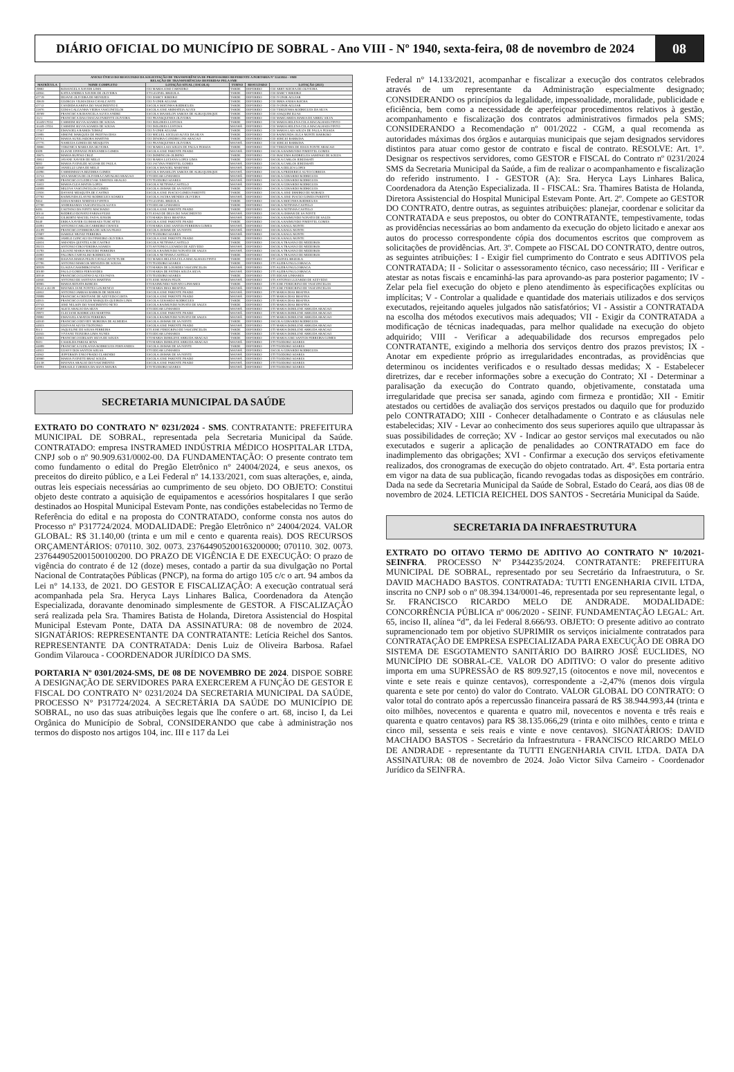DIÁRIO OFICIAL DO MUNICÍPIO DE SOBRAL - Ano VIII - Nº 1940, sexta-feira, 08 de novembro de 2024
08
| ANEXO ÚNICO DO RESULTADO DA SOLICITAÇÃO DE TRANSFERÊNCIA DE PROFESSORES REFERENTE A PORTARIA Nº 524/2024 – SME RELAÇÃO DE TRANSFERÊNCIAS DEFERIDAS PELA SME | | | | | |
| --- | --- | --- | --- | --- | --- |
| MATRÍCULA | NOME COMPLETO | LOTAÇÃO ATUAL ( ESCOLA) | TURNO | RESULTADO | LOTAÇÃO (2025) |
| 19882 | ROSANGELA XAVIER LIMA | CEI MARIA JOSE CARNEIRO | TARDE | DEFERIDO | CEI ARRY ROCHA DE OLIVEIRA |
| 44956 | KATIA ANDREA XAVIER DE OLIVEIRA | ETI LEONEL BRIZOLA | TARDE | DEFERIDO | CEI DARCY RIBEIRO |
| 47719 | DEJANE OLIVEIRA DE MENEZES | CEI DARCY RIBEIRO | TARDE | DEFERIDO | CEI IVONIR AGUIAR |
| 19819 | GEORGIA VILMA DIAS CAVALCANTE | CEI IVONIR AGUIAR | TARDE | DEFERIDO | CEI IRMA ANISIA ROCHA |
| 47712 | CANDIDA KARINA DO NASCIMENTO E | ESCOLA MOCINHA RODRIGUES | TARDE | DEFERIDO | CEI IVONIR AGUIAR |
| 22876 | GEMA GALGANHA VIEIRA VASCONCELOS | ESCOLA JOSE ARIMATEIA ALVES | TARDE | DEFERIDO | CEI TEREZINHA RODRIGUES DA SILVA |
| 19789 | FRANCISCA ROSANGELA ALVES ANDRE | ESCOLA MASSILON SABOIA DE ALBUQUERQUE | TARDE | DEFERIDO | CEI JOAQUIM ELIAS |
| 1521 | FRANCISCA DAS CHAGAS PARENTE OLIVEIRA | CEI FRANSQUINHA OLIVEIRA | TARDE | DEFERIDO | CEI MARGARIDA MARIA DE ABREU SILVA |
| 16449/17024 | CARMEM SILVIA SOARES DE SOUSA | CEI DOLORES LUSTOSA | TARDE | DEFERIDO | CEI MARIA HELENA CELA MAGALHAES PINTO |
| 16449-17024 | CARMEM SILVIA SOARES DE SOUSA | CEI DOLORES LUSTOSA | MANHÃ | DEFERIDO | CEI MARIA HELENA CELA MAGALHAES PINTO |
| 17367 | EMANOELA RAMOS TOMAZ | CEI IVONIR AGUIAR | TARDE | DEFERIDO | CEI MARIA LAIS SOUZA DE PAULA PESSOA |
| 22895 | SIMONE MARQUES DE FREITAS DIAS | CEI MIGUEL JOCELIO ALVES DA SILVA | TARDE | DEFERIDO | CEI RAIMUNDA OLGA MONTE BARROSO |
| 47761 | MARIA AUXILIADORA MARTINS | CEI DINORA GONDIM LINS ARAGAO | TARDE | DEFERIDO | CEI SERGIO BARBOSA |
| 47776 | NAHEGIA GOMES DE MESQUITA | CEI FRANSQUINHA OLIVEIRA | MANHÃ | DEFERIDO | CEI SERGIO BARBOSA |
| 19886 | VERONICA MARIA DA SILVEIRA | CEI MARIA LAIS SOUZA DE PAULA PESSOA | TARDE | DEFERIDO | CEI TEREZINHA DE JESUS PONTE ARAGAO |
| 8309 | ELIANE EPIFANIO FERNANDES GOMES | ESCOLA JOSE PARENTE PRADO | MANHÃ | DEFERIDO | ESCOLA RAIMUNDO PIMENTEL GOMES |
| 19875 | MARIA RUFINO CRUZ | CEI DOMINGOS OLIMPIO | TARDE | DEFERIDO | CEI IRACEMA RODRIGUES SAMPAIO DE SOUZA |
| 19851 | JAYANE XAVIER DE MELO | CEI MARIA LUCIANA LOPES LIMA | TARDE | DEFERIDO | ESCOLA CARLOS JEREISSATI |
| 9002 | MARIA IVONILDE AGUIAR DE PAULA | CEI JACYRA PIMENTEL GOMES | MANHÃ | DEFERIDO | ESCOLA CARLOS JEREISSATI |
| 44940 | JANIELLE LIMA DE MELO | ESCOLA MANOEL MARINHO | MANHÃ | DEFERIDO | ESCOLA DELIZA LOPES |
| 45096 | CARMEMSILVA BEZERRA GOMES | ESCOLA MASSILON SABOIA DE ALBUQUERQUE | MANHÃ | DEFERIDO | ESCOLA FREDERICO AUTO CORREIA |
| 15753 | ANA MARCIA DE OLIVEIRA CARVALHO ARAGAO | ETI EDGAR LINHARES | MANHÃ | DEFERIDO | ESCOLA GERARDO RODRIGUES |
| 47809 | FRANCISCO CLEDEUVAR XIMENES ARAUJO | ETI TEODORO SOARES | MANHÃ | DEFERIDO | ESCOLA GERARDO RODRIGUES |
| 15822 | MARIA CLEA MATOS LOPES | ESCOLA NETINHA CASTELO | MANHÃ | DEFERIDO | ESCOLA GERARDO RODRIGUES |
| 44999 | MILENA VASCONCELOS GOMES | ESCOLA OSMAR DE SA PONTE | TARDE | DEFERIDO | ESCOLA GERARDO RODRIGUES |
| 22926 | DAYANE MESQUITA DE CASTRO | ESCOLA JOSE INACIO GOMES PARENTE | TARDE | DEFERIDO | ESCOLA JOSE ERMIRIO DE MORAES |
| 47782 | RAIMUNDA ELAYNE RODRIGUES SOARES | ESCOLA JACIRA MENDES OLIVEIRA | MANHÃ | DEFERIDO | ESCOLA JOSE INACIO GOMES PARENTE |
| 9464 | GEISA MARIA XIMENES PONTES | ETI LEONEL BRIZOLA | TARDE | DEFERIDO | ESCOLA MOCINHA RODRIGUES |
| 47700 | ANDERSAMIA VASCONCELOS ALVES | ETI EDGAR LINHARES | TARDE | DEFERIDO | ESCOLA NETINHA CASTELO |
| 8495 | CAETANO DA PONTE MACHADO | ESCOLA JOSE PARENTE PRADO | TARDE | DEFERIDO | ESCOLA NETINHA CASTELO |
| 30116 | RODRIGO DONATO FARIAS FEIJO | ETI JOAO DE DEUS DO NASCIMENTO | MANHÃ | DEFERIDO | ESCOLA OSMAR DE SA PONTE |
| 47544 | GILBERTO MACIEL PAIVA JUNIOR | ETI MARIA DIAS IBIAPINA | MANHÃ | DEFERIDO | ESCOLA RAIMUNDO NONATO DE SALES |
| 9440 | ERIKA XAVIER GUIMARAES TURCATTO | ESCOLA JOSE PARENTE PRADO | TARDE | DEFERIDO | ESCOLA RAIMUNDO PIMENTEL GOMES |
| 45091 | ANTONIO CARLOS CARREIRO CHAVES | ETI MARIA JOSE SANTOS FERREIRA GOMES | MANHÃ | DEFERIDO | ESCOLA RAUL MONTE |
| 45109 | FRANCISCO FERREIRA DE SOUSA FILHO | ESCOLA OSMAR DE SA PONTE | MANHÃ | DEFERIDO | ESCOLA RAUL MONTE |
| 47807 | ISABELE MUNIZ FERREIRA | ETI TEODORO SOARES | MANHÃ | DEFERIDO | ESCOLA RAUL MONTE |
| 22896 | JAMILE GONCALVES PINHEIRO OLIVEIRA | ESCOLA JOSE PARENTE PRADO | TARDE | DEFERIDO | ESCOLA RAUL MONTE |
| 44824 | AMANDA QUINTELA DE CASTRO | ESCOLA NETINHA CASTELO | TARDE | DEFERIDO | ESCOLA TRAJANO DE MEDEIROS |
| 39223 | ANTONIO CIRO PEREIRA SOARES | ETI ANTONIO LUZARDO DE AZEVEDO | MANHÃ | DEFERIDO | ESCOLA TRAJANO DE MEDEIROS |
| 15793 | LILIANE MARIA MACEDO FERREIRA | ESCOLA RAIMUNDO NONATO DE SALES | MANHÃ | DEFERIDO | ESCOLA TRAJANO DE MEDEIROS |
| 45002 | PALOMA CARVALHO RODRIGUES | ESCOLA NETINHA CASTELO | TARDE | DEFERIDO | ESCOLA TRAJANO DE MEDEIROS |
| 22902 | DAIANA MARIA FELIX CAVALCANTE TUDE | CEI MARIA HELENA CELA MAGALHAES PINTO | TARDE | DEFERIDO | ETI LEONEL BRIZOLA |
| 47706 | ANTONIO MARCOS MENEZES DE SOUSA | ETI TEODORO SOARES | TARDE | DEFERIDO | ETI ALZIRA PAULO BRAGA |
| 30029 | GLAIZA CASSIMIRO PAIVA | ETI MARIA DE LOURDES VASCONCELOS | MANHÃ | DEFERIDO | ETI ALZIRA PAULO BRAGA |
| 30100 | PAULO GOMES FERNANDES | ETI MARIA DE FATIMA SOUZA SILVA | MANHÃ | DEFERIDO | ETI ALZIRA PAULO BRAGA |
| 30018 | FRANCISCO GUSTAVO ALVES PAIVA | ETI TEODORO SOARES | TARDE | DEFERIDO | ETI EDGAR LINHARES |
| 44846 | ANTONIO DE SANTANA MARTINS | ETI JOSE MARIA FELIX | MANHÃ | DEFERIDO | ETI ANTONIO LUZARDO DE AZEVEDO |
| 30085 | MARIA RENATA BORGES | ETI RAIMUNDO NONATO LINHARES | TARDE | DEFERIDO | ETI JOSE PEREGRINO DE VASCONCELOS |
| 29542 e 45139 | MAYARA JANE PONTES LOURENCO | ETI MARIA DIAS IBIAPINA | MANHÃ | DEFERIDO | ETI JOSE PEREGRINO DE VASCONCELOS |
| 44852 | ANTONIO JARBAS BARROS DE MORAES | ESCOLA JOSE PARENTE PRADO | MANHÃ | DEFERIDO | ETI MARIA DIAS IBIAPINA |
| 29999 | FRANCISCA CRISTIANE DE AZEVEDO COSTA | ESCOLA JOSE PARENTE PRADO | MANHÃ | DEFERIDO | ETI MARIA DIAS IBIAPINA |
| 44915 | FRANCISCO JUCILER MARQUES QUEIROS LIMA | ESCOLA GERARDO RODRIGUES | TARDE | DEFERIDO | ETI MARIA DIAS IBIAPINA |
| 47743 | JOSE NELSON DO NASCIMENTO NETO | ESCOLA RAIMUNDO NONATO DE SALES | TARDE | DEFERIDO | ETI MARIA DIAS IBIAPINA |
| 47697 | ALICE ARAUJO DA SILVA | ETI EDGAR LINHARES | MANHÃ | DEFERIDO | ETI MARIA DORILENE ARRUDA ARAGAO |
| 29972 | CLECIANE RODRIGUES MARTINS | ESCOLA JOSE PARENTE PRADO | MANHÃ | DEFERIDO | ETI MARIA DORILENE ARRUDA ARAGAO |
| 29992 | EMANUELA MATOS FERREIRA | ESCOLA RAIMUNDO NONATO DE SALES | MANHÃ | DEFERIDO | ETI MARIA DORILENE ARRUDA ARAGAO |
| 44910 | FRANCISCO DEVIDY MOREIRA DE ALMEIDA | ESCOLA OSMAR DE SA PONTE | TARDE | DEFERIDO | ESCOLA GERARDO RODRIGUES |
| 44923 | GEOVANI ALVES TEOTONIO | ESCOLA JOSE PARENTE PRADO | MANHÃ | DEFERIDO | ETI MARIA DORILENE ARRUDA ARAGAO |
| 9513 | JAQUELINE DE SOUSA FERREIRA | ETI JOSE PEREGRINO DE VASCONCELOS | TARDE | DEFERIDO | ETI MARIA DORILENE ARRUDA ARAGAO |
| 45045 | VIVIANE TEIXEIRA LIMA NUNES | ETI EDGAR LINHARES | TARDE | DEFERIDO | ETI MARIA DORILENE ARRUDA ARAGAO |
| 34963 | FRANCISCO EDILSON SILVA DE SOUZA | ETI MARIA DORILENE ARRUDA ARAGAO | TARDE | DEFERIDO | ETI MARIA JOSE SANTOS FERREIRA GOMES |
| 9501 | CASSILDA FARIAS SENA | ETI MARIA DORILENE ARRUDA ARAGAO | MANHÃ | DEFERIDO | ETI TEODORO SOARES |
| 44899 | FRANCISCA JUZILANIA RODRIGUES FERNANDES | ESCOLA OSMAR DE SA PONTE | TARDE | DEFERIDO | ETI TEODORO SOARES |
| 44922 | GEANY DOS SANTOS SOUSA | ETI EDGAR LINHARES | MANHÃ | DEFERIDO | ESCOLA GERARDO RODRIGUES |
| 44942 | JEFFERSON ENIO PRADO CLARINDO | ESCOLA OSMAR DE SA PONTE | MANHÃ | DEFERIDO | ETI TEODORO SOARES |
| 30080 | MARIA IVONETE BRAZ SOUZA | ESCOLA JOSE PARENTE PRADO | MANHÃ | DEFERIDO | ETI TEODORO SOARES |
| 45138 | MAYANA ARAUJO DO NASCIMENTO | ESCOLA JOSE PARENTE PRADO | MANHÃ | DEFERIDO | ETI TEODORO SOARES |
| 30091 | MIKAELE CORREIA DA SILVA MOURA | ETI TEODORO SOARES | MANHÃ | DEFERIDO | ETI TEODORO SOARES |
SECRETARIA MUNICIPAL DA SAÚDE
EXTRATO DO CONTRATO Nº 0231/2024 - SMS. CONTRATANTE: PREFEITURA MUNICIPAL DE SOBRAL, representada pela Secretaria Municipal da Saúde. CONTRATADO: empresa INSTRAMED INDÚSTRIA MÉDICO HOSPITALAR LTDA, CNPJ sob o nº 90.909.631/0002-00. DA FUNDAMENTAÇÃO: O presente contrato tem como fundamento o edital do Pregão Eletrônico n° 24004/2024, e seus anexos, os preceitos do direito público, e a Lei Federal nº 14.133/2021, com suas alterações, e, ainda, outras leis especiais necessárias ao cumprimento de seu objeto. DO OBJETO: Constitui objeto deste contrato a aquisição de equipamentos e acessórios hospitalares I que serão destinados ao Hospital Municipal Estevam Ponte, nas condições estabelecidas no Termo de Referência do edital e na proposta do CONTRATADO, conforme consta nos autos do Processo nº P317724/2024. MODALIDADE: Pregão Eletrônico n° 24004/2024. VALOR GLOBAL: R$ 31.140,00 (trinta e um mil e cento e quarenta reais). DOS RECURSOS ORÇAMENTÁRIOS: 070110. 302. 0073. 237644905200163200000; 070110. 302. 0073. 237644905200150010020​0. DO PRAZO DE VIGÊNCIA E DE EXECUÇÃO: O prazo de vigência do contrato é de 12 (doze) meses, contado a partir da sua divulgação no Portal Nacional de Contratações Públicas (PNCP), na forma do artigo 105 c/c o art. 94 ambos da Lei n° 14.133, de 2021. DO GESTOR E FISCALIZAÇÃO: A execução contratual será acompanhada pela Sra. Heryca Lays Linhares Balica, Coordenadora da Atenção Especializada, doravante denominado simplesmente de GESTOR. A FISCALIZAÇÃO será realizada pela Sra. Thamires Batista de Holanda, Diretora Assistencial do Hospital Municipal Estevam Ponte, DATA DA ASSINATURA: 08 de novembro de 2024. SIGNATÁRIOS: REPRESENTANTE DA CONTRATANTE: Letícia Reichel dos Santos. REPRESENTANTE DA CONTRATADA: Denis Luiz de Oliveira Barbosa. Rafael Gondim Vilarouca - COORDENADOR JURÍDICO DA SMS.
PORTARIA Nº 0301/2024-SMS, DE 08 DE NOVEMBRO DE 2024. DISPOE SOBRE A DESIGNAÇÃO DE SERVIDORES PARA EXERCEREM A FUNÇÃO DE GESTOR E FISCAL DO CONTRATO N° 0231/2024 DA SECRETARIA MUNICIPAL DA SAÚDE, PROCESSO N° P317724/2024. A SECRETÁRIA DA SAÚDE DO MUNICÍPIO DE SOBRAL, no uso das suas atribuições legais que lhe confere o art. 68, inciso I, da Lei Orgânica do Município de Sobral, CONSIDERANDO que cabe à administração nos termos do disposto nos artigos 104, inc. III e 117 da Lei
Federal n° 14.133/2021, acompanhar e fiscalizar a execução dos contratos celebrados através de um representante da Administração especialmente designado; CONSIDERANDO os princípios da legalidade, impessoalidade, moralidade, publicidade e eficiência, bem como a necessidade de aperfeiçoar procedimentos relativos à gestão, acompanhamento e fiscalização dos contratos administrativos firmados pela SMS; CONSIDERANDO a Recomendação nº 001/2022 - CGM, a qual recomenda as autoridades máximas dos órgãos e autarquias municipais que sejam designados servidores distintos para atuar como gestor de contrato e fiscal de contrato. RESOLVE: Art. 1°. Designar os respectivos servidores, como GESTOR e FISCAL do Contrato nº 0231/2024 SMS da Secretaria Municipal da Saúde, a fim de realizar o acompanhamento e fiscalização do referido instrumento. I - GESTOR (A): Sra. Heryca Lays Linhares Balica, Coordenadora da Atenção Especializada. II - FISCAL: Sra. Thamires Batista de Holanda, Diretora Assistencial do Hospital Municipal Estevam Ponte. Art. 2º. Compete ao GESTOR DO CONTRATO, dentre outras, as seguintes atribuições: planejar, coordenar e solicitar da CONTRATADA e seus prepostos, ou obter do CONTRATANTE, tempestivamente, todas as providências necessárias ao bom andamento da execução do objeto licitado e anexar aos autos do processo correspondente cópia dos documentos escritos que comprovem as solicitações de providências. Art. 3º. Compete ao FISCAL DO CONTRATO, dentre outros, as seguintes atribuições: I - Exigir fiel cumprimento do Contrato e seus ADITIVOS pela CONTRATADA; II - Solicitar o assessoramento técnico, caso necessário; III - Verificar e atestar as notas fiscais e encaminhá-las para aprovando-as para posterior pagamento; IV - Zelar pela fiel execução do objeto e pleno atendimento às especificações explícitas ou implícitas; V - Controlar a qualidade e quantidade dos materiais utilizados e dos serviços executados, rejeitando aqueles julgados não satisfatórios; VI - Assistir a CONTRATADA na escolha dos métodos executivos mais adequados; VII - Exigir da CONTRATADA a modificação de técnicas inadequadas, para melhor qualidade na execução do objeto adquirido; VIII - Verificar a adequabilidade dos recursos empregados pelo CONTRATANTE, exigindo a melhoria dos serviços dentro dos prazos previstos; IX - Anotar em expediente próprio as irregularidades encontradas, as providências que determinou os incidentes verificados e o resultado dessas medidas; X - Estabelecer diretrizes, dar e receber informações sobre a execução do Contrato; XI - Determinar a paralisação da execução do Contrato quando, objetivamente, constatada uma irregularidade que precisa ser sanada, agindo com firmeza e prontidão; XII - Emitir atestados ou certidões de avaliação dos serviços prestados ou daquilo que for produzido pelo CONTRATADO; XIII - Conhecer detalhadamente o Contrato e as cláusulas nele estabelecidas; XIV - Levar ao conhecimento dos seus superiores aquilo que ultrapassar às suas possibilidades de correção; XV - Indicar ao gestor serviços mal executados ou não executados e sugerir a aplicação de penalidades ao CONTRATADO em face do inadimplemento das obrigações; XVI - Confirmar a execução dos serviços efetivamente realizados, dos cronogramas de execução do objeto contratado. Art. 4°. Esta portaria entra em vigor na data de sua publicação, ficando revogadas todas as disposições em contrário. Dada na sede da Secretaria Municipal da Saúde de Sobral, Estado do Ceará, aos dias 08 de novembro de 2024. LETICIA REICHEL DOS SANTOS - Secretária Municipal da Saúde.
SECRETARIA DA INFRAESTRUTURA
EXTRATO DO OITAVO TERMO DE ADITIVO AO CONTRATO Nº 10/2021-SEINFRA. PROCESSO Nº P344235/2024. CONTRATANTE: PREFEITURA MUNICIPAL DE SOBRAL, representado por seu Secretário da Infraestrutura, o Sr. DAVID MACHADO BASTOS. CONTRATADA: TUTTI ENGENHARIA CIVIL LTDA, inscrita no CNPJ sob o nº 08.394.134/0001-46, representada por seu representante legal, o Sr. FRANCISCO RICARDO MELO DE ANDRADE. MODALIDADE: CONCORRÊNCIA PÚBLICA nº 006/2020 - SEINF. FUNDAMENTAÇÃO LEGAL: Art. 65, inciso II, alínea “d”, da lei Federal 8.666/93. OBJETO: O presente aditivo ao contrato supramencionado tem por objetivo SUPRIMIR os serviços inicialmente contratados para CONTRATAÇÃO DE EMPRESA ESPECIALIZADA PARA EXECUÇÃO DE OBRA DO SISTEMA DE ESGOTAMENTO SANITÁRIO DO BAIRRO JOSÉ EUCLIDES, NO MUNICÍPIO DE SOBRAL-CE. VALOR DO ADITIVO: O valor do presente aditivo importa em uma SUPRESSÃO de R$ 809.927,15 (oitocentos e nove mil, novecentos e vinte e sete reais e quinze centavos), correspondente a -2,47% (menos dois vírgula quarenta e sete por cento) do valor do Contrato. VALOR GLOBAL DO CONTRATO: O valor total do contrato após a repercussão financeira passará de R$ 38.944.993,44 (trinta e oito milhões, novecentos e quarenta e quatro mil, novecentos e noventa e três reais e quarenta e quatro centavos) para R$ 38.135.066,29 (trinta e oito milhões, cento e trinta e cinco mil, sessenta e seis reais e vinte e nove centavos). SIGNATÁRIOS: DAVID MACHADO BASTOS - Secretário da Infraestrutura - FRANCISCO RICARDO MELO DE ANDRADE - representante da TUTTI ENGENHARIA CIVIL LTDA. DATA DA ASSINATURA: 08 de novembro de 2024. João Victor Silva Carneiro - Coordenador Jurídico da SEINFRA.